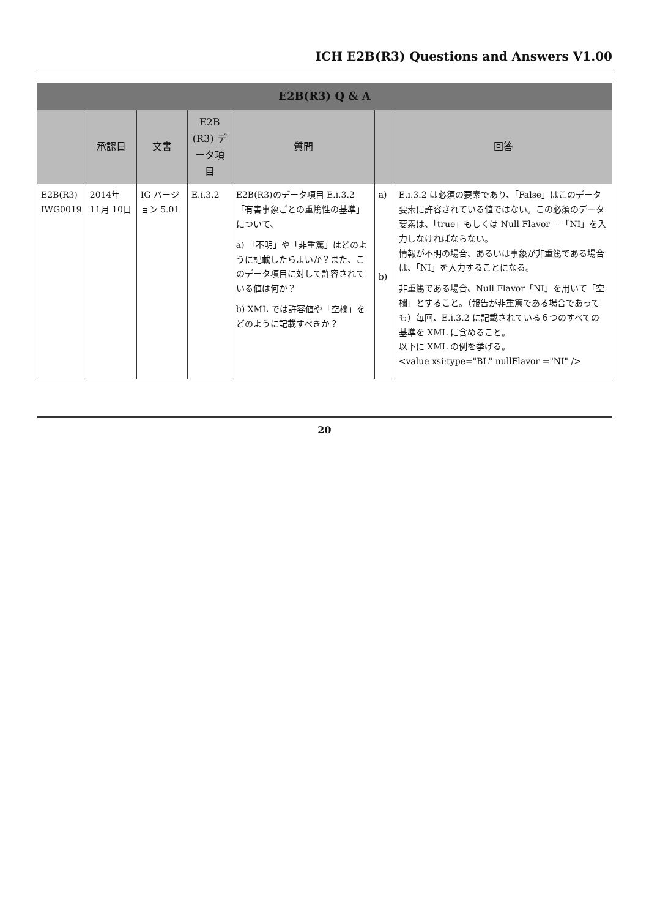ICH E2B(R3) Questions and Answers V1.00
| E2B(R3) Q & A | | | | | | |
| --- | --- | --- | --- | --- | --- | --- |
| | 承認日 | 文書 | E2B (R3) データ項目 | 質問 | | 回答 |
| E2B(R3) IWG0019 | 2014年 11月 10日 | IG バージョン 5.01 | E.i.3.2 | E2B(R3)のデータ項目 E.i.3.2「有害事象ごとの重篤性の基準」について、 a) 「不明」や「非重篤」はどのように記載したらよいか？また、このデータ項目に対して許容されている値は何か？ b) XML では許容値や「空欄」をどのように記載すべきか？ | a) b) | E.i.3.2 は必須の要素であり、「False」はこのデータ要素に許容されている値ではない。この必須のデータ要素は、「true」もしくは Null Flavor ＝「NI」を入力しなければならない。 情報が不明の場合、あるいは事象が非重篤である場合は、「NI」を入力することになる。 非重篤である場合、Null Flavor「NI」を用いて「空欄」とすること。（報告が非重篤である場合であっても）毎回、E.i.3.2 に記載されている６つのすべての基準を XML に含めること。 以下に XML の例を挙げる。 <value xsi:type="BL" nullFlavor ="NI" /> |
20